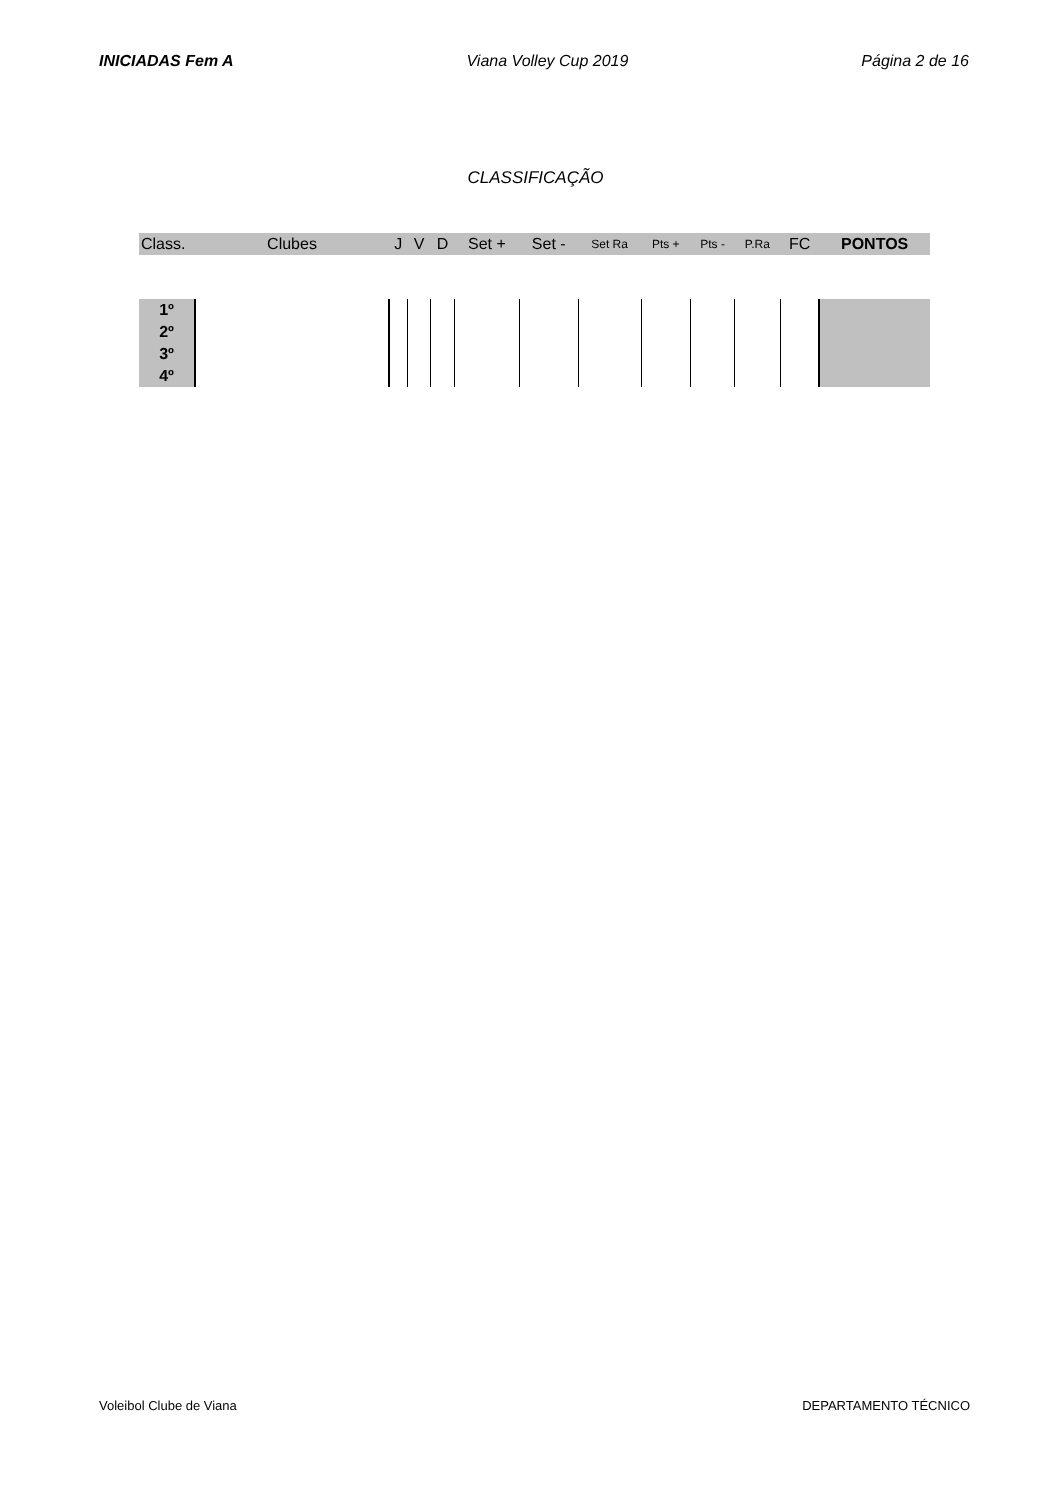INICIADAS Fem A Viana Volley Cup 2019 Página 2 de 16
CLASSIFICAÇÃO
| Class. | Clubes | J | V | D | Set + | Set - | Set Ra | Pts + | Pts - | P.Ra | FC | PONTOS |
| --- | --- | --- | --- | --- | --- | --- | --- | --- | --- | --- | --- | --- |
| 1º | | | | | | | | | | | | |
| 2º | | | | | | | | | | | | |
| 3º | | | | | | | | | | | | |
| 4º | | | | | | | | | | | | |
Voleibol Clube de Viana DEPARTAMENTO TÉCNICO